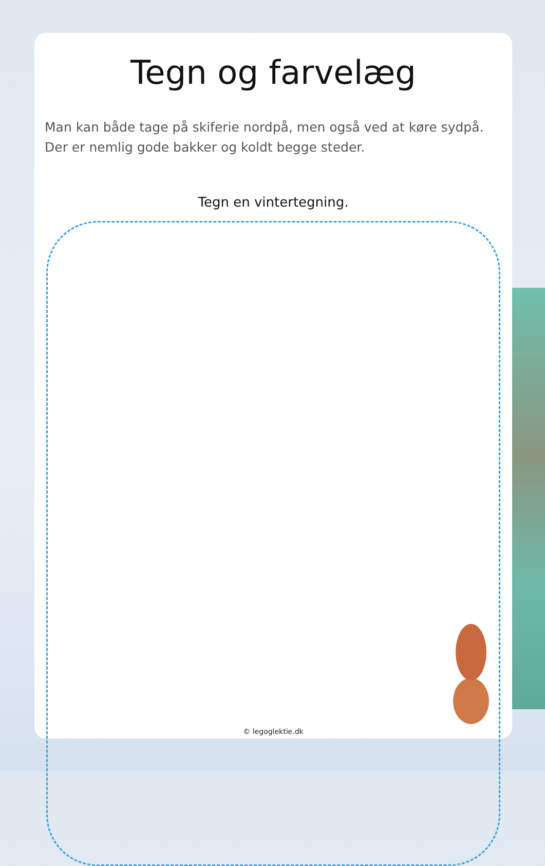Tegn og farvelæg
Man kan både tage på skiferie nordpå, men også ved at køre sydpå.
Der er nemlig gode bakker og koldt begge steder.
Tegn en vintertegning.
© legoglektie.dk